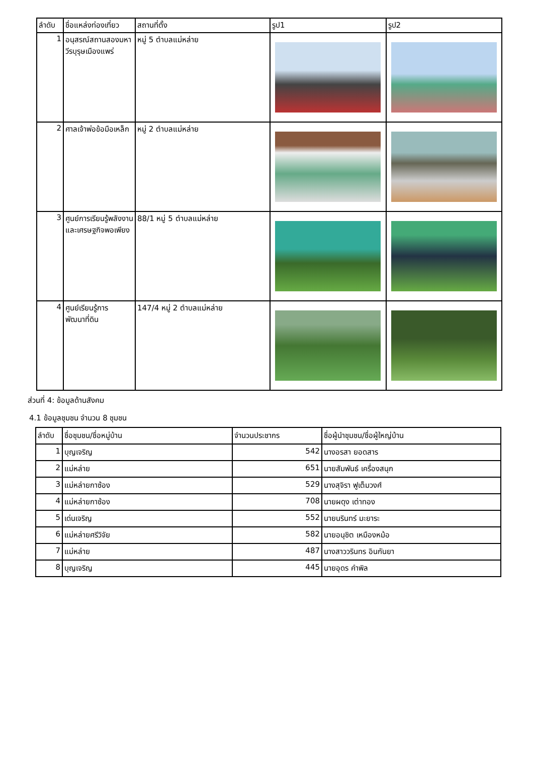| ลำดับ | ชื่อแหล่งท่องเที่ยว | สถานที่ตั้ง | รูป1 | รูป2 |
| --- | --- | --- | --- | --- |
| 1 | อนุสรณ์สถานสองมหาวีรบุรุษเมืองแพร่ | หมู่ 5 ตำบลแม่หล่าย | | |
| 2 | ศาลเจ้าพ่อข้อมือเหล็ก | หมู่ 2 ตำบลแม่หล่าย | | |
| 3 | ศูนย์การเรียนรู้พลังงานและเศรษฐกิจพอเพียง | 88/1 หมู่ 5 ตำบลแม่หล่าย | | |
| 4 | ศูนย์เรียนรู้การพัฒนาที่ดิน | 147/4 หมู่ 2 ตำบลแม่หล่าย | | |
ส่วนที่ 4: ข้อมูลด้านสังคม
4.1 ข้อมูลชุมชน จำนวน 8 ชุมชน
| ลำดับ | ชื่อชุมชน/ชื่อหมู่บ้าน | จำนวนประชากร | ชื่อผู้นำชุมชน/ชื่อผู้ใหญ่บ้าน |
| --- | --- | --- | --- |
| 1 | บุญเจริญ | 542 | นางอรสา ยอดสาร |
| 2 | แม่หล่าย | 651 | นายสัมพันธ์ เครื่องสนุก |
| 3 | แม่หล่ายกาซ้อง | 529 | นางสุจิรา ฟูเต็มวงศ์ |
| 4 | แม่หล่ายกาซ้อง | 708 | นายผดุง เต่าทอง |
| 5 | เด่นเจริญ | 552 | นายนรินทร์ มะยาระ |
| 6 | แม่หล่ายศรีวิจัย | 582 | นายอนุชิต เหมืองหม้อ |
| 7 | แม่หล่าย | 487 | นางสาววรินทร อินกันยา |
| 8 | บุญเจริญ | 445 | นายอุดร คำพิล |